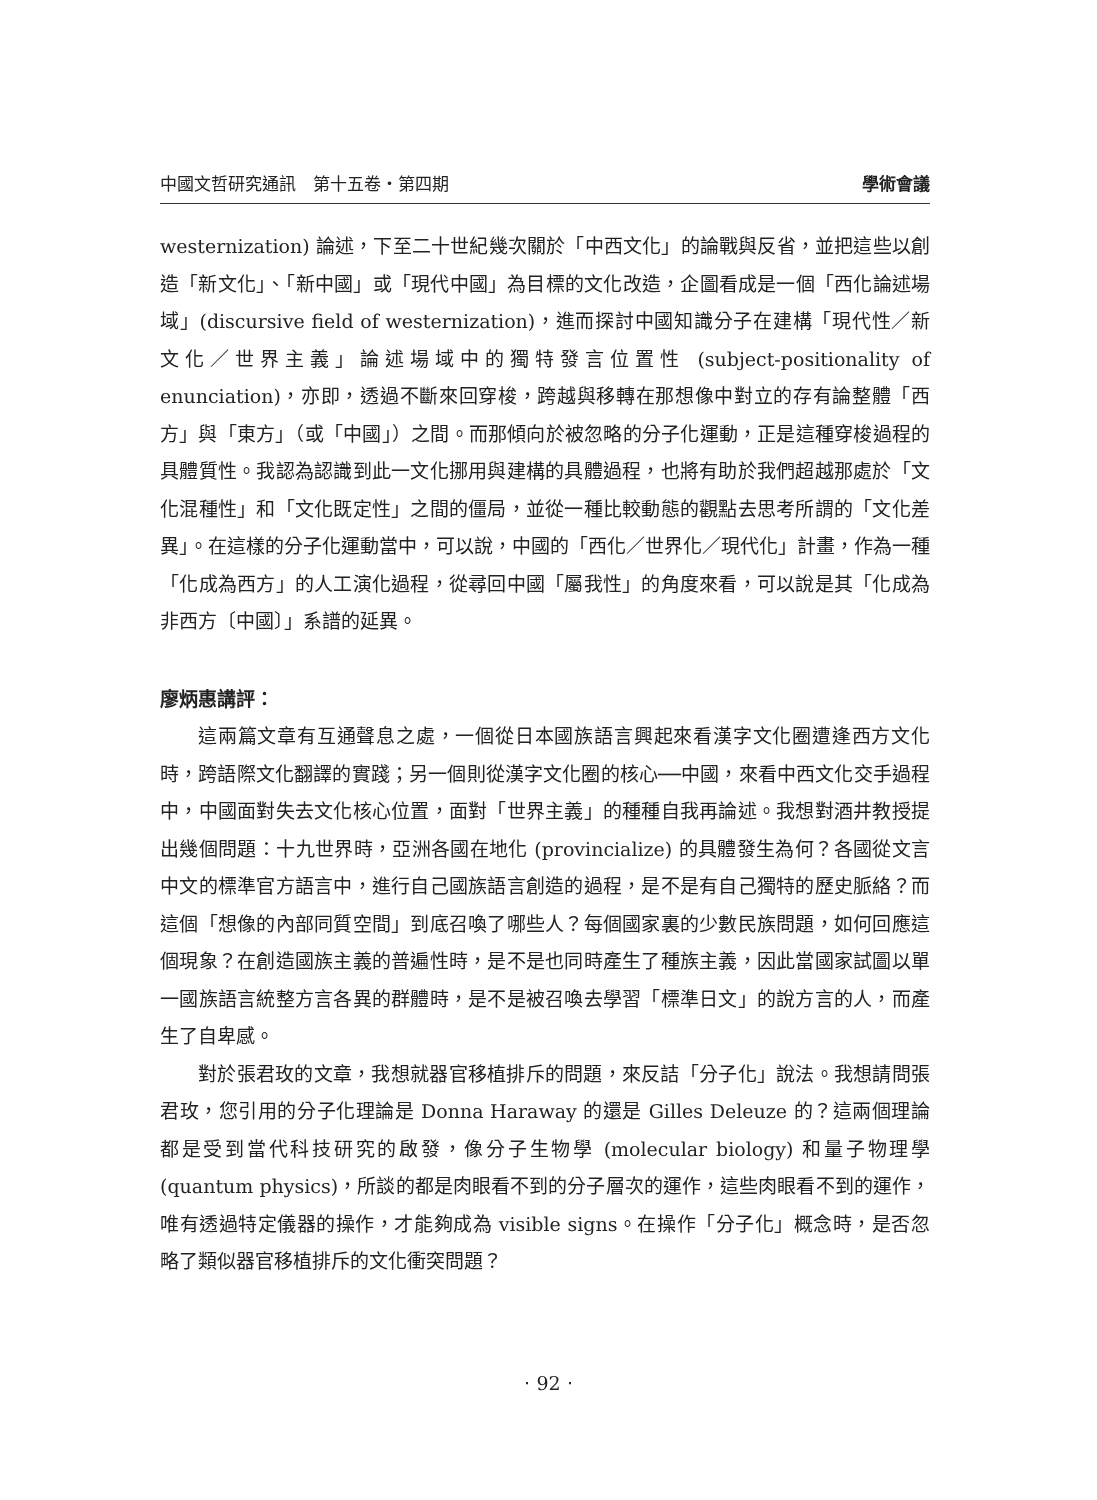中國文哲研究通訊　第十五卷‧第四期 學術會議
westernization) 論述，下至二十世紀幾次關於「中西文化」的論戰與反省，並把這些以創造「新文化」、「新中國」或「現代中國」為目標的文化改造，企圖看成是一個「西化論述場域」(discursive field of westernization)，進而探討中國知識分子在建構「現代性／新文化／世界主義」論述場域中的獨特發言位置性 (subject-positionality of enunciation)，亦即，透過不斷來回穿梭，跨越與移轉在那想像中對立的存有論整體「西方」與「東方」（或「中國」）之間。而那傾向於被忽略的分子化運動，正是這種穿梭過程的具體質性。我認為認識到此一文化挪用與建構的具體過程，也將有助於我們超越那處於「文化混種性」和「文化既定性」之間的僵局，並從一種比較動態的觀點去思考所謂的「文化差異」。在這樣的分子化運動當中，可以說，中國的「西化／世界化／現代化」計畫，作為一種「化成為西方」的人工演化過程，從尋回中國「屬我性」的角度來看，可以說是其「化成為非西方〔中國〕」系譜的延異。
廖炳惠講評：
這兩篇文章有互通聲息之處，一個從日本國族語言興起來看漢字文化圈遭逢西方文化時，跨語際文化翻譯的實踐；另一個則從漢字文化圈的核心──中國，來看中西文化交手過程中，中國面對失去文化核心位置，面對「世界主義」的種種自我再論述。我想對酒井教授提出幾個問題：十九世界時，亞洲各國在地化 (provincialize) 的具體發生為何？各國從文言中文的標準官方語言中，進行自己國族語言創造的過程，是不是有自己獨特的歷史脈絡？而這個「想像的內部同質空間」到底召喚了哪些人？每個國家裏的少數民族問題，如何回應這個現象？在創造國族主義的普遍性時，是不是也同時產生了種族主義，因此當國家試圖以單一國族語言統整方言各異的群體時，是不是被召喚去學習「標準日文」的說方言的人，而產生了自卑感。
對於張君玫的文章，我想就器官移植排斥的問題，來反詰「分子化」說法。我想請問張君玫，您引用的分子化理論是 Donna Haraway 的還是 Gilles Deleuze 的？這兩個理論都是受到當代科技研究的啟發，像分子生物學 (molecular biology) 和量子物理學 (quantum physics)，所談的都是肉眼看不到的分子層次的運作，這些肉眼看不到的運作，唯有透過特定儀器的操作，才能夠成為 visible signs。在操作「分子化」概念時，是否忽略了類似器官移植排斥的文化衝突問題？
‧ 92 ‧